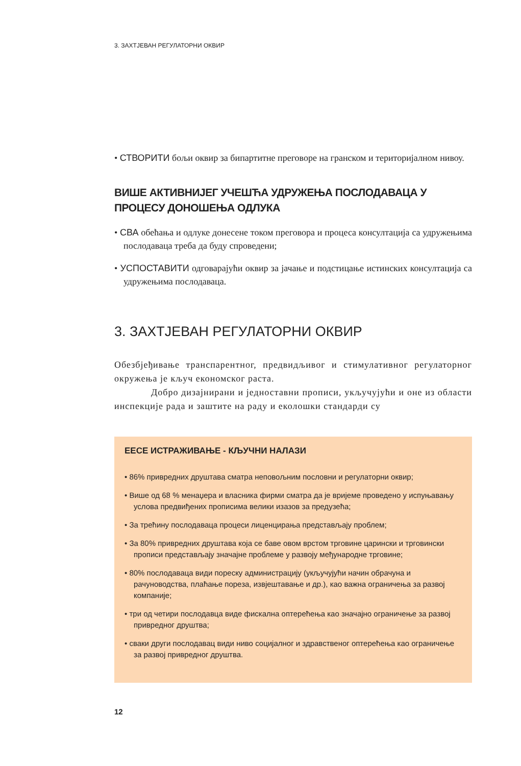3. ЗАХТЈЕВАН РЕГУЛАТОРНИ ОКВИР
• СТВОРИТИ бољи оквир за бипартитне преговоре на гранском и територијалном нивоу.
ВИШЕ АКТИВНИЈЕГ УЧЕШЋА УДРУЖЕЊА ПОСЛОДАВАЦА У ПРОЦЕСУ ДОНОШЕЊА ОДЛУКА
• СВА обећања и одлуке донесене током преговора и процеса консултација са удружењима послодаваца треба да буду спроведени;
• УСПОСТАВИТИ одговарајући оквир за јачање и подстицање истинских консултација са удружењима послодаваца.
3. ЗАХТЈЕВАН РЕГУЛАТОРНИ ОКВИР
Обезбјеђивање транспарентног, предвидљивог и стимулативног регулаторног окружења је кључ економског раста.
Добро дизајнирани и једноставни прописи, укључујући и оне из области инспекције рада и заштите на раду и еколошки стандарди су
ЕЕСЕ ИСТРАЖИВАЊЕ - КЉУЧНИ НАЛАЗИ
• 86% привредних друштава сматра неповољним пословни и регулаторни оквир;
• Више од 68 % менаџера и власника фирми сматра да је вријеме проведено у испуњавању услова предвиђених прописима велики изазов за предузећа;
• За трећину послодаваца процеси лиценцирања представљају проблем;
• За 80% привредних друштава која се баве овом врстом трговине царински и трговински прописи представљају значајне проблеме у развоју међународне трговине;
• 80% послодаваца види пореску администрацију (укључујући начин обрачуна и рачуноводства, плаћање пореза, извјештавање и др.), као важна ограничења за развој компаније;
• три од четири послодавца виде фискална оптерећења као значајно ограничење за развој привредног друштва;
• сваки други послодавац види ниво социјалног и здравственог оптерећења као ограничење за развој привредног друштва.
12